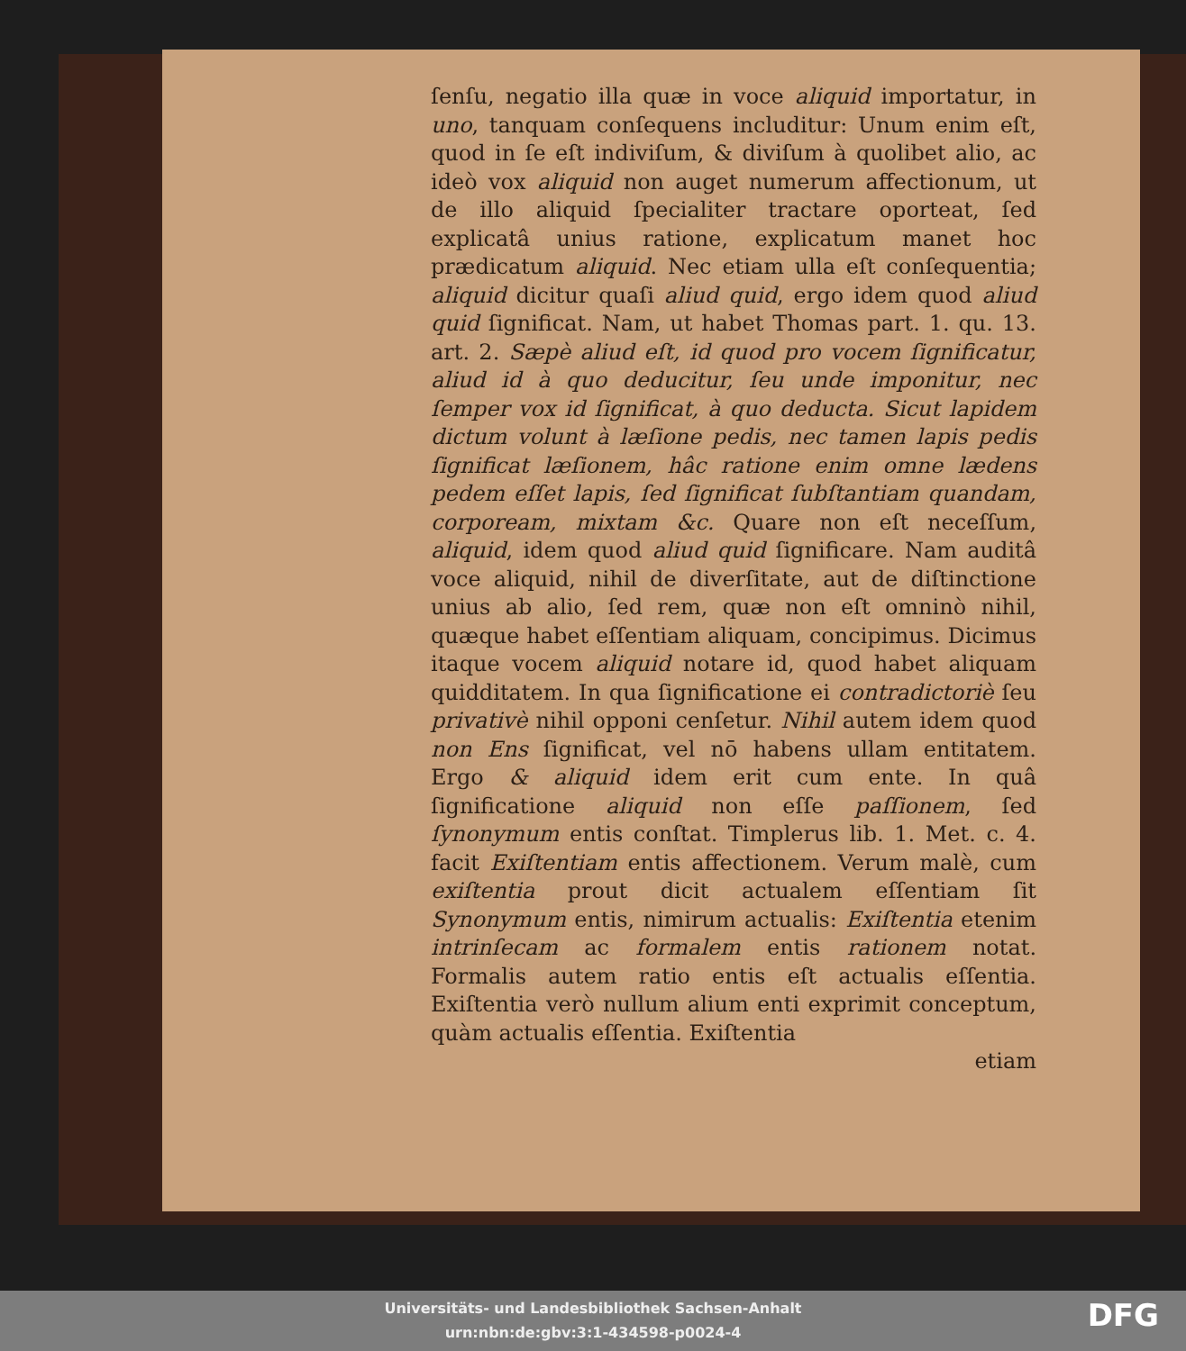ſenſu, negatio illa quæ in voce aliquid importatur, in uno, tanquam conſequens includitur: Unum enim eſt, quod in ſe eſt indiviſum, & diviſum à quolibet alio, ac ideò vox aliquid non auget numerum affectionum, ut de illo aliquid ſpecialiter tractare oporteat, ſed explicatâ unius ratione, explicatum manet hoc prædicatum aliquid. Nec etiam ulla eſt conſequentia; aliquid dicitur quaſi aliud quid, ergo idem quod aliud quid ſignificat. Nam, ut habet Thomas part. 1. qu. 13. art. 2. Sæpè aliud eſt, id quod pro vocem ſignificatur, aliud id à quo deducitur, ſeu unde imponitur, nec ſemper vox id ſignificat, à quo deducta. Sicut lapidem dictum volunt à læſione pedis, nec tamen lapis pedis ſignificat læſionem, hâc ratione enim omne lædens pedem eſſet lapis, ſed ſignificat ſubſtantiam quandam, corpoream, mixtam &c. Quare non eſt neceſſum, aliquid, idem quod aliud quid ſignificare. Nam auditâ voce aliquid, nihil de diverſitate, aut de diſtinctione unius ab alio, ſed rem, quæ non eſt omninò nihil, quæque habet eſſentiam aliquam, concipimus. Dicimus itaque vocem aliquid notare id, quod habet aliquam quidditatem. In qua ſignificatione ei contradictoriè ſeu privativè nihil opponi cenſetur. Nihil autem idem quod non Ens ſignificat, vel nō habens ullam entitatem. Ergo & aliquid idem erit cum ente. In quâ ſignificatione aliquid non eſſe paſſionem, ſed ſynonymum entis conſtat. Timplerus lib. 1. Met. c. 4. facit Exiſtentiam entis affectionem. Verum malè, cum exiſtentia prout dicit actualem eſſentiam ſit Synonymum entis, nimirum actualis: Exiſtentia etenim intrinſecam ac formalem entis rationem notat. Formalis autem ratio entis eſt actualis eſſentia. Exiſtentia verò nullum alium enti exprimit conceptum, quàm actualis eſſentia. Exiſtentia
etiam
Universitäts- und Landesbibliothek Sachsen-Anhalt
urn:nbn:de:gbv:3:1-434598-p0024-4
DFG